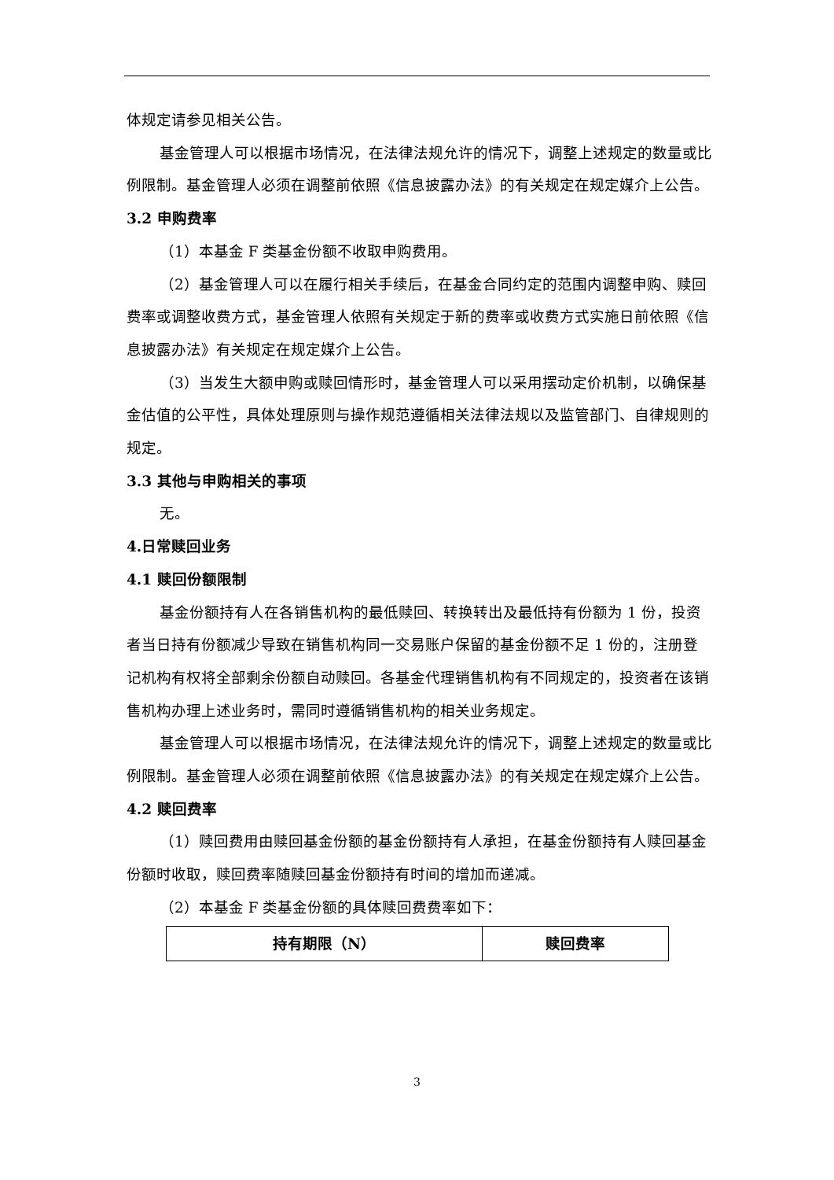体规定请参见相关公告。
基金管理人可以根据市场情况，在法律法规允许的情况下，调整上述规定的数量或比例限制。基金管理人必须在调整前依照《信息披露办法》的有关规定在规定媒介上公告。
3.2 申购费率
（1）本基金 F 类基金份额不收取申购费用。
（2）基金管理人可以在履行相关手续后，在基金合同约定的范围内调整申购、赎回费率或调整收费方式，基金管理人依照有关规定于新的费率或收费方式实施日前依照《信息披露办法》有关规定在规定媒介上公告。
（3）当发生大额申购或赎回情形时，基金管理人可以采用摆动定价机制，以确保基金估值的公平性，具体处理原则与操作规范遵循相关法律法规以及监管部门、自律规则的规定。
3.3 其他与申购相关的事项
无。
4.日常赎回业务
4.1 赎回份额限制
基金份额持有人在各销售机构的最低赎回、转换转出及最低持有份额为 1 份，投资者当日持有份额减少导致在销售机构同一交易账户保留的基金份额不足 1 份的，注册登记机构有权将全部剩余份额自动赎回。各基金代理销售机构有不同规定的，投资者在该销售机构办理上述业务时，需同时遵循销售机构的相关业务规定。
基金管理人可以根据市场情况，在法律法规允许的情况下，调整上述规定的数量或比例限制。基金管理人必须在调整前依照《信息披露办法》的有关规定在规定媒介上公告。
4.2 赎回费率
（1）赎回费用由赎回基金份额的基金份额持有人承担，在基金份额持有人赎回基金份额时收取，赎回费率随赎回基金份额持有时间的增加而递减。
（2）本基金 F 类基金份额的具体赎回费费率如下：
| 持有期限（N） | 赎回费率 |
| --- | --- |
3